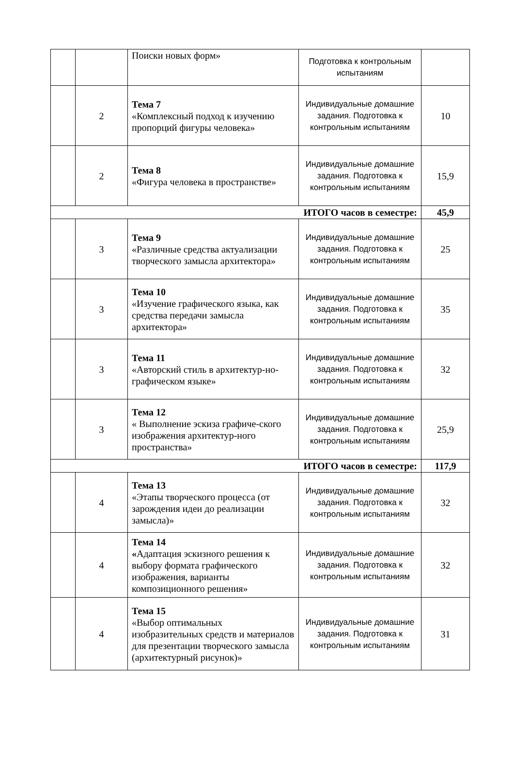| | | Поиски новых форм» | Подготовка к контрольным испытаниям | |
| | 2 | Тема 7 «Комплексный подход к изучению пропорций фигуры человека» | Индивидуальные домашние задания. Подготовка к контрольным испытаниям | 10 |
| | 2 | Тема 8 «Фигура человека в пространстве» | Индивидуальные домашние задания. Подготовка к контрольным испытаниям | 15,9 |
| ИТОГО часов в семестре: | | | | 45,9 |
| | 3 | Тема 9 «Различные средства актуализации творческого замысла архитектора» | Индивидуальные домашние задания. Подготовка к контрольным испытаниям | 25 |
| | 3 | Тема 10 «Изучение графического языка, как средства передачи замысла архитектора» | Индивидуальные домашние задания. Подготовка к контрольным испытаниям | 35 |
| | 3 | Тема 11 «Авторский стиль в архитектур-но-графическом языке» | Индивидуальные домашние задания. Подготовка к контрольным испытаниям | 32 |
| | 3 | Тема 12 « Выполнение эскиза графиче-ского изображения архитектур-ного пространства» | Индивидуальные домашние задания. Подготовка к контрольным испытаниям | 25,9 |
| ИТОГО часов в семестре: | | | | 117,9 |
| | 4 | Тема 13 «Этапы творческого процесса (от зарождения идеи до реализации замысла)» | Индивидуальные домашние задания. Подготовка к контрольным испытаниям | 32 |
| | 4 | Тема 14 « Адаптация эскизного решения к выбору формата графического изображения, варианты композиционного решения» | Индивидуальные домашние задания. Подготовка к контрольным испытаниям | 32 |
| | 4 | Тема 15 «Выбор оптимальных изобразительных средств и материалов для презентации творческого замысла (архитектурный рисунок)» | Индивидуальные домашние задания. Подготовка к контрольным испытаниям | 31 |